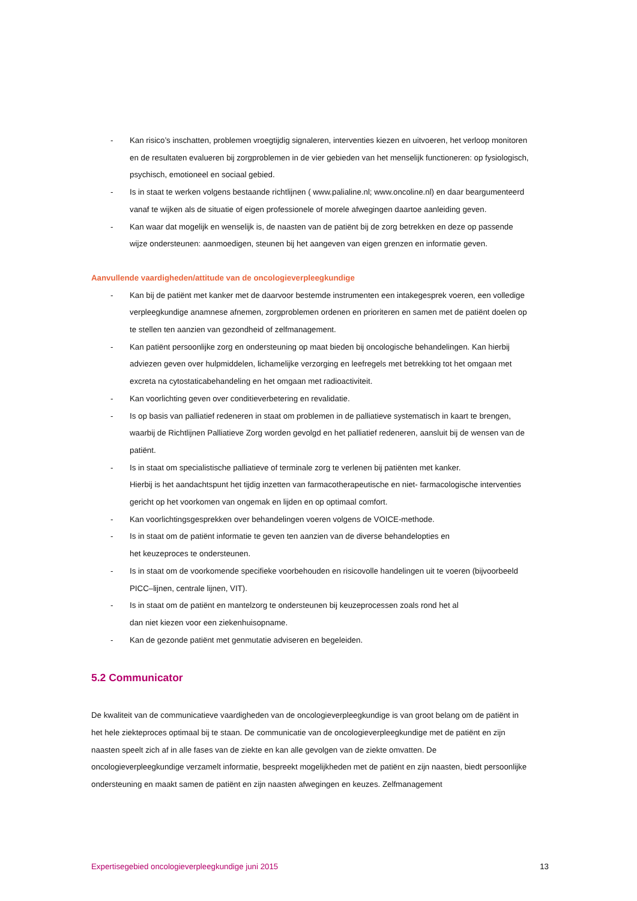- Kan risico’s inschatten, problemen vroegtijdig signaleren, interventies kiezen en uitvoeren, het verloop monitoren en de resultaten evalueren bij zorgproblemen in de vier gebieden van het menselijk functioneren: op fysiologisch, psychisch, emotioneel en sociaal gebied.
- Is in staat te werken volgens bestaande richtlijnen ( www.palialine.nl; www.oncoline.nl) en daar beargumenteerd vanaf te wijken als de situatie of eigen professionele of morele afwegingen daartoe aanleiding geven.
- Kan waar dat mogelijk en wenselijk is, de naasten van de patiënt bij de zorg betrekken en deze op passende wijze ondersteunen: aanmoedigen, steunen bij het aangeven van eigen grenzen en informatie geven.
Aanvullende vaardigheden/attitude van de oncologieverpleegkundige
- Kan bij de patiënt met kanker met de daarvoor bestemde instrumenten een intakegesprek voeren, een volledige verpleegkundige anamnese afnemen, zorgproblemen ordenen en prioriteren en samen met de patiënt doelen op te stellen ten aanzien van gezondheid of zelfmanagement.
- Kan patiënt persoonlijke zorg en ondersteuning op maat bieden bij oncologische behandelingen. Kan hierbij adviezen geven over hulpmiddelen, lichamelijke verzorging en leefregels met betrekking tot het omgaan met excreta na cytostaticabehandeling en het omgaan met radioactiviteit.
- Kan voorlichting geven over conditieverbetering en revalidatie.
- Is op basis van palliatief redeneren in staat om problemen in de palliatieve systematisch in kaart te brengen, waarbij de Richtlijnen Palliatieve Zorg worden gevolgd en het palliatief redeneren, aansluit bij de wensen van de patiënt.
- Is in staat om specialistische palliatieve of terminale zorg te verlenen bij patiënten met kanker.
Hierbij is het aandachtspunt het tijdig inzetten van farmacotherapeutische en niet- farmacologische interventies gericht op het voorkomen van ongemak en lijden en op optimaal comfort.
- Kan voorlichtingsgesprekken over behandelingen voeren volgens de VOICE-methode.
- Is in staat om de patiënt informatie te geven ten aanzien van de diverse behandelopties en
het keuzeproces te ondersteunen.
- Is in staat om de voorkomende specifieke voorbehouden en risicovolle handelingen uit te voeren (bijvoorbeeld PICC–lijnen, centrale lijnen, VIT).
- Is in staat om de patiënt en mantelzorg te ondersteunen bij keuzeprocessen zoals rond het al
dan niet kiezen voor een ziekenhuisopname.
- Kan de gezonde patiënt met genmutatie adviseren en begeleiden.
5.2 Communicator
De kwaliteit van de communicatieve vaardigheden van de oncologieverpleegkundige is van groot belang om de patiënt in het hele ziekteproces optimaal bij te staan. De communicatie van de oncologieverpleegkundige met de patiënt en zijn naasten speelt zich af in alle fases van de ziekte en kan alle gevolgen van de ziekte omvatten. De oncologieverpleegkundige verzamelt informatie, bespreekt mogelijkheden met de patiënt en zijn naasten, biedt persoonlijke ondersteuning en maakt samen de patiënt en zijn naasten afwegingen en keuzes. Zelfmanagement
Expertisegebied oncologieverpleegkundige juni 2015 13